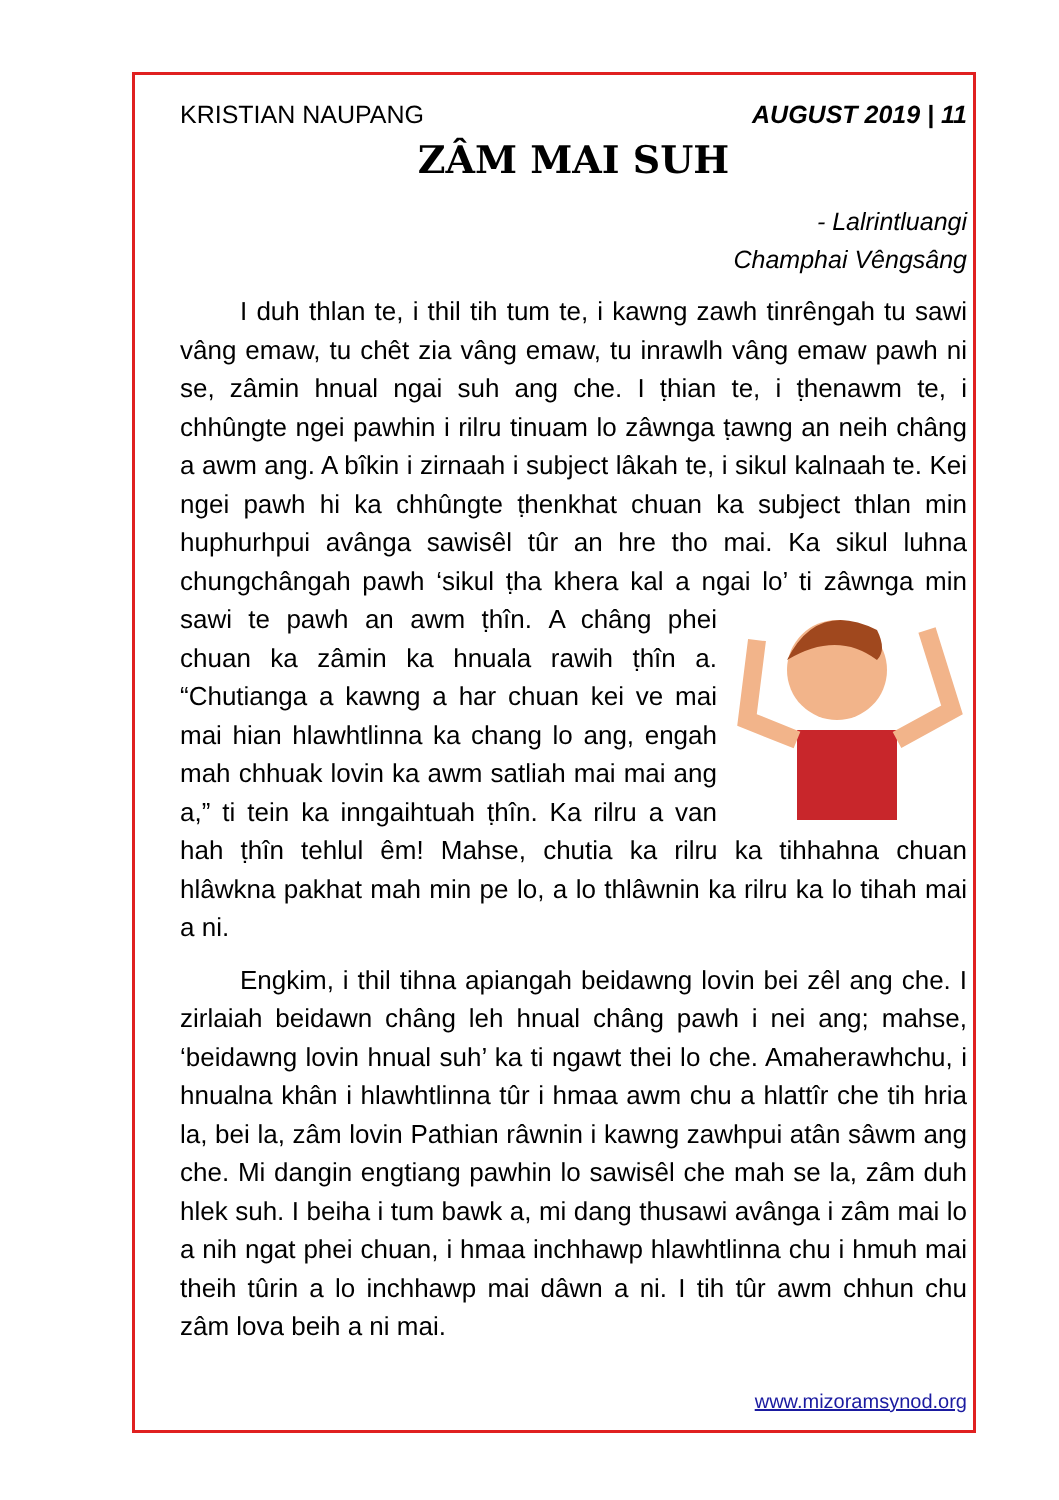KRISTIAN NAUPANG AUGUST 2019 | 11
ZÂM MAI SUH
- Lalrintluangi
Champhai Vêngsâng
I duh thlan te, i thil tih tum te, i kawng zawh tinrêngah tu sawi vâng emaw, tu chêt zia vâng emaw, tu inrawlh vâng emaw pawh ni se, zâmin hnual ngai suh ang che. I ṭhian te, i ṭhenawm te, i chhûngte ngei pawhin i rilru tinuam lo zâwnga ṭawng an neih châng a awm ang. A bîkin i zirnaah i subject lâkah te, i sikul kalnaah te. Kei ngei pawh hi ka chhûngte ṭhenkhat chuan ka subject thlan min huphurhpui avânga sawisêl tûr an hre tho mai. Ka sikul luhna chungchângah pawh ‘sikul ṭha khera kal a ngai lo’ ti zâwnga min sawi te pawh an awm ṭhîn. A châng phei chuan ka zâmin ka hnuala rawih ṭhîn a. “Chutianga a kawng a har chuan kei ve mai mai hian hlawhtlinna ka chang lo ang, engah mah chhuak lovin ka awm satliah mai mai ang a,” ti tein ka inngaihtuah ṭhîn. Ka rilru a van hah ṭhîn tehlul êm! Mahse, chutia ka rilru ka tihhahna chuan hlâwkna pakhat mah min pe lo, a lo thlâwnin ka rilru ka lo tihah mai a ni.
Engkim, i thil tihna apiangah beidawng lovin bei zêl ang che. I zirlaiah beidawn châng leh hnual châng pawh i nei ang; mahse, ‘beidawng lovin hnual suh’ ka ti ngawt thei lo che. Amaherawhchu, i hnualna khân i hlawhtlinna tûr i hmaa awm chu a hlattîr che tih hria la, bei la, zâm lovin Pathian râwnin i kawng zawhpui atân sâwm ang che. Mi dangin engtiang pawhin lo sawisêl che mah se la, zâm duh hlek suh. I beiha i tum bawk a, mi dang thusawi avânga i zâm mai lo a nih ngat phei chuan, i hmaa inchhawp hlawhtlinna chu i hmuh mai theih tûrin a lo inchhawp mai dâwn a ni. I tih tûr awm chhun chu zâm lova beih a ni mai.
www.mizoramsynod.org